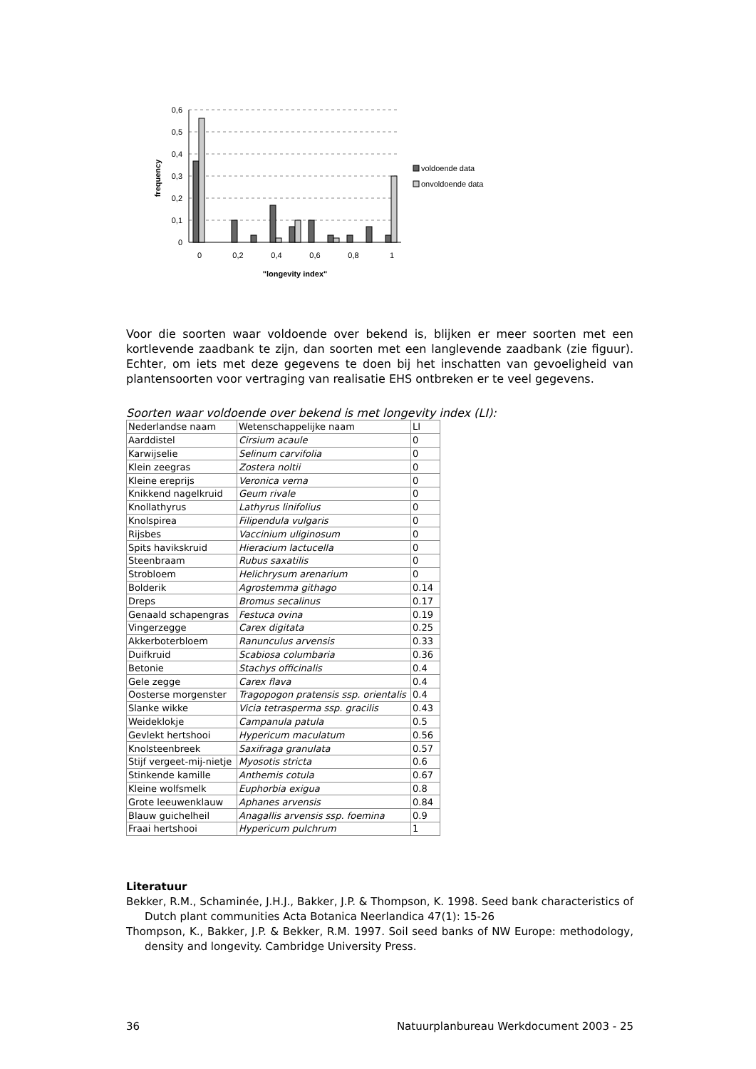0,6
0,5
0,4
0,3
0,2
0,1
0
frequency
0
0,2
0,4
0,6
0,8
1
"longevity index"
voldoende data
onvoldoende data
Voor die soorten waar voldoende over bekend is, blijken er meer soorten met een kortlevende zaadbank te zijn, dan soorten met een langlevende zaadbank (zie figuur). Echter, om iets met deze gegevens te doen bij het inschatten van gevoeligheid van plantensoorten voor vertraging van realisatie EHS ontbreken er te veel gegevens.
Soorten waar voldoende over bekend is met longevity index (LI):
| Nederlandse naam | Wetenschappelijke naam | LI |
| Aarddistel | Cirsium acaule | 0 |
| Karwijselie | Selinum carvifolia | 0 |
| Klein zeegras | Zostera noltii | 0 |
| Kleine ereprijs | Veronica verna | 0 |
| Knikkend nagelkruid | Geum rivale | 0 |
| Knollathyrus | Lathyrus linifolius | 0 |
| Knolspirea | Filipendula vulgaris | 0 |
| Rijsbes | Vaccinium uliginosum | 0 |
| Spits havikskruid | Hieracium lactucella | 0 |
| Steenbraam | Rubus saxatilis | 0 |
| Strobloem | Helichrysum arenarium | 0 |
| Bolderik | Agrostemma githago | 0.14 |
| Dreps | Bromus secalinus | 0.17 |
| Genaald schapengras | Festuca ovina | 0.19 |
| Vingerzegge | Carex digitata | 0.25 |
| Akkerboterbloem | Ranunculus arvensis | 0.33 |
| Duifkruid | Scabiosa columbaria | 0.36 |
| Betonie | Stachys officinalis | 0.4 |
| Gele zegge | Carex flava | 0.4 |
| Oosterse morgenster | Tragopogon pratensis ssp. orientalis | 0.4 |
| Slanke wikke | Vicia tetrasperma ssp. gracilis | 0.43 |
| Weideklokje | Campanula patula | 0.5 |
| Gevlekt hertshooi | Hypericum maculatum | 0.56 |
| Knolsteenbreek | Saxifraga granulata | 0.57 |
| Stijf vergeet-mij-nietje | Myosotis stricta | 0.6 |
| Stinkende kamille | Anthemis cotula | 0.67 |
| Kleine wolfsmelk | Euphorbia exigua | 0.8 |
| Grote leeuwenklauw | Aphanes arvensis | 0.84 |
| Blauw guichelheil | Anagallis arvensis ssp. foemina | 0.9 |
| Fraai hertshooi | Hypericum pulchrum | 1 |
Literatuur
Bekker, R.M., Schaminée, J.H.J., Bakker, J.P. & Thompson, K. 1998. Seed bank characteristics of Dutch plant communities Acta Botanica Neerlandica 47(1): 15-26
Thompson, K., Bakker, J.P. & Bekker, R.M. 1997. Soil seed banks of NW Europe: methodology, density and longevity. Cambridge University Press.
36 Natuurplanbureau Werkdocument 2003 - 25